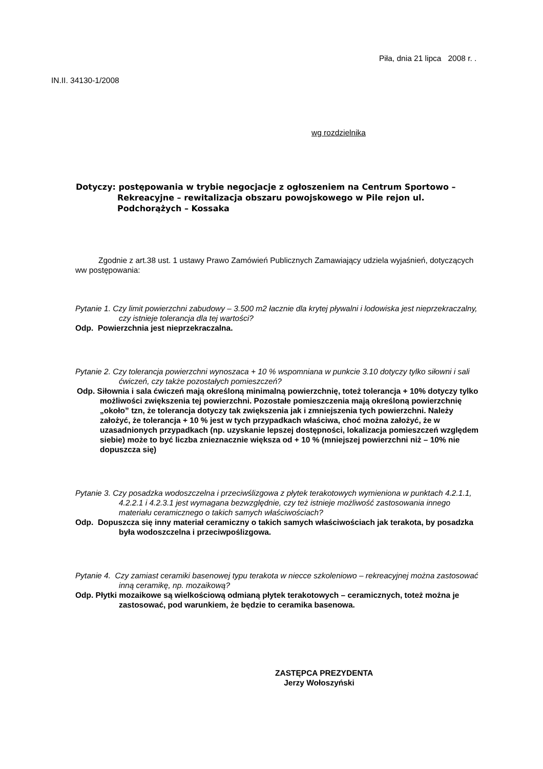Piła, dnia 21 lipca 2008 r. .
IN.II. 34130-1/2008
wg rozdzielnika
Dotyczy: postępowania w trybie negocjacje z ogłoszeniem na Centrum Sportowo – Rekreacyjne – rewitalizacja obszaru powojskowego w Pile rejon ul. Podchorążych – Kossaka
Zgodnie z art.38 ust. 1 ustawy Prawo Zamówień Publicznych Zamawiający udziela wyjaśnień, dotyczących ww postępowania:
Pytanie 1. Czy limit powierzchni zabudowy – 3.500 m2 łacznie dla krytej pływalni i lodowiska jest nieprzekraczalny, czy istnieje tolerancja dla tej wartości?
Odp. Powierzchnia jest nieprzekraczalna.
Pytanie 2. Czy tolerancja powierzchni wynoszaca + 10 % wspomniana w punkcie 3.10 dotyczy tylko siłowni i sali ćwiczeń, czy także pozostałych pomieszczeń?
Odp. Siłownia i sala ćwiczeń mają określoną minimalną powierzchnię, toteż tolerancja + 10% dotyczy tylko możliwości zwiększenia tej powierzchni. Pozostałe pomieszczenia mają określoną powierzchnię „około” tzn, że tolerancja dotyczy tak zwiększenia jak i zmniejszenia tych powierzchni. Należy założyć, że tolerancja + 10 % jest w tych przypadkach właściwa, choć można założyć, że w uzasadnionych przypadkach (np. uzyskanie lepszej dostępności, lokalizacja pomieszczeń względem siebie) może to być liczba znieznacznie większa od + 10 % (mniejszej powierzchni niż – 10% nie dopuszcza się)
Pytanie 3. Czy posadzka wodoszczelna i przeciwślizgowa z płytek terakotowych wymieniona w punktach 4.2.1.1, 4.2.2.1 i 4.2.3.1 jest wymagana bezwzględnie, czy też istnieje możliwość zastosowania innego materiału ceramicznego o takich samych właściwościach?
Odp. Dopuszcza się inny materiał ceramiczny o takich samych właściwościach jak terakota, by posadzka była wodoszczelna i przeciwpoślizgowa.
Pytanie 4. Czy zamiast ceramiki basenowej typu terakota w niecce szkoleniowo – rekreacyjnej można zastosować inną ceramikę, np. mozaikową?
Odp. Płytki mozaikowe są wielkościową odmianą płytek terakotowych – ceramicznych, toteż można je zastosować, pod warunkiem, że będzie to ceramika basenowa.
ZASTĘPCA PREZYDENTA
Jerzy Wołoszyński